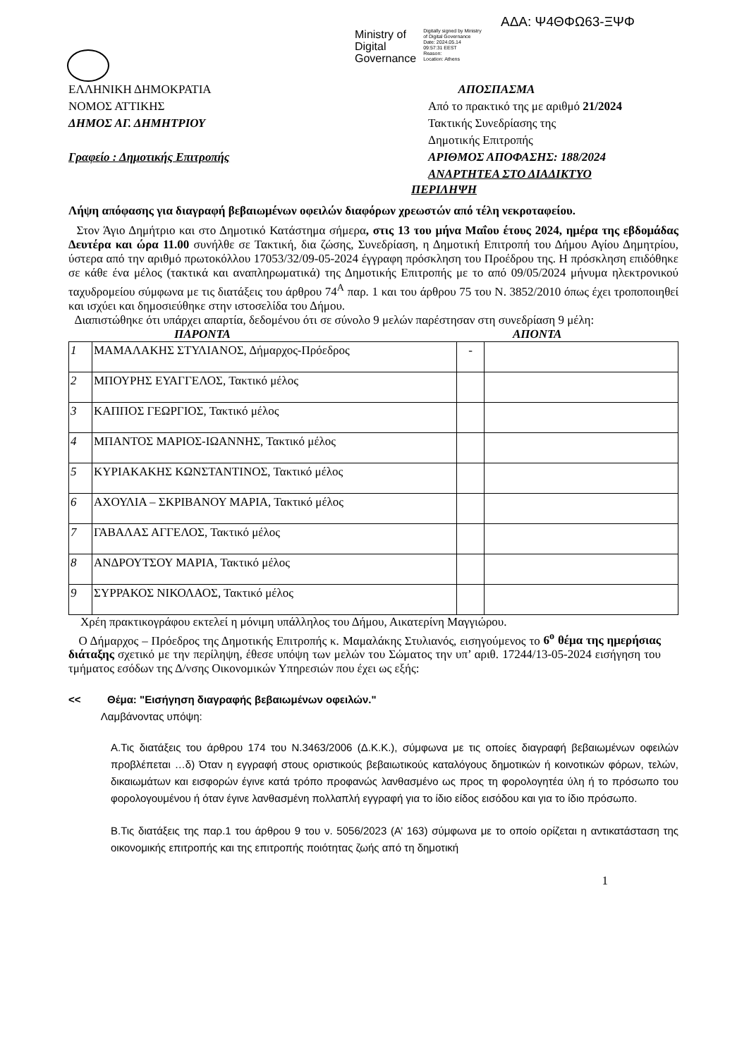ΑΔΑ: Ψ4ΘΦΩ63-ΞΨΦ
Ministry of
Digital
Governance
Digitally signed by Ministry
of Digital Governance
Date: 2024.05.14
09:57:31 EEST
Reason:
Location: Athens
ΕΛΛΗΝΙΚΗ ΔΗΜΟΚΡΑΤΙΑ
ΝΟΜΟΣ ΑΤΤΙΚΗΣ
ΔΗΜΟΣ ΑΓ. ΔΗΜΗΤΡΙΟΥ
Γραφείο : Δημοτικής Επιτροπής
ΑΠΟΣΠΑΣΜΑ
Από το πρακτικό της με αριθμό 21/2024
Τακτικής Συνεδρίασης της
Δημοτικής Επιτροπής
ΑΡΙΘΜΟΣ ΑΠΟΦΑΣΗΣ: 188/2024
ΑΝΑΡΤΗΤΕΑ ΣΤΟ ΔΙΑΔΙΚΤΥΟ
ΠΕΡΙΛΗΨΗ
Λήψη απόφασης για διαγραφή βεβαιωμένων οφειλών διαφόρων χρεωστών από τέλη νεκροταφείου.
Στον Άγιο Δημήτριο και στο Δημοτικό Κατάστημα σήμερα, στις 13 του μήνα Μαΐου έτους 2024, ημέρα της εβδομάδας Δευτέρα και ώρα 11.00 συνήλθε σε Τακτική, δια ζώσης, Συνεδρίαση, η Δημοτική Επιτροπή του Δήμου Αγίου Δημητρίου, ύστερα από την αριθμό πρωτοκόλλου 17053/32/09-05-2024 έγγραφη πρόσκληση του Προέδρου της. Η πρόσκληση επιδόθηκε σε κάθε ένα μέλος (τακτικά και αναπληρωματικά) της Δημοτικής Επιτροπής με το από 09/05/2024 μήνυμα ηλεκτρονικού ταχυδρομείου σύμφωνα με τις διατάξεις του άρθρου 74<sup>Α</sup> παρ. 1 και του άρθρου 75 του Ν. 3852/2010 όπως έχει τροποποιηθεί και ισχύει και δημοσιεύθηκε στην ιστοσελίδα του Δήμου.
Διαπιστώθηκε ότι υπάρχει απαρτία, δεδομένου ότι σε σύνολο 9 μελών παρέστησαν στη συνεδρίαση 9 μέλη:
ΠΑΡΟΝΤΑ ΑΠΟΝΤΑ
| 1 | ΜΑΜΑΛΑΚΗΣ ΣΤΥΛΙΑΝΟΣ, Δήμαρχος-Πρόεδρος | - | |
| 2 | ΜΠΟΥΡΗΣ ΕΥΑΓΓΕΛΟΣ, Τακτικό μέλος | | |
| 3 | ΚΑΠΠΟΣ ΓΕΩΡΓΙΟΣ, Τακτικό μέλος | | |
| 4 | ΜΠΑΝΤΟΣ ΜΑΡΙΟΣ-ΙΩΑΝΝΗΣ, Τακτικό μέλος | | |
| 5 | ΚΥΡΙΑΚΑΚΗΣ ΚΩΝΣΤΑΝΤΙΝΟΣ, Τακτικό μέλος | | |
| 6 | ΑΧΟΥΛΙΑ – ΣΚΡΙΒΑΝΟΥ ΜΑΡΙΑ, Τακτικό μέλος | | |
| 7 | ΓΑΒΑΛΑΣ ΑΓΓΕΛΟΣ, Τακτικό μέλος | | |
| 8 | ΑΝΔΡΟΥΤΣΟΥ ΜΑΡΙΑ, Τακτικό μέλος | | |
| 9 | ΣΥΡΡΑΚΟΣ ΝΙΚΟΛΑΟΣ, Τακτικό μέλος | | |
Χρέη πρακτικογράφου εκτελεί η μόνιμη υπάλληλος του Δήμου, Αικατερίνη Μαγγιώρου.
Ο Δήμαρχος – Πρόεδρος της Δημοτικής Επιτροπής κ. Μαμαλάκης Στυλιανός, εισηγούμενος το 6<sup>ο</sup> θέμα της ημερήσιας διάταξης σχετικό με την περίληψη, έθεσε υπόψη των μελών του Σώματος την υπ’ αριθ. 17244/13-05-2024 εισήγηση του τμήματος εσόδων της Δ/νσης Οικονομικών Υπηρεσιών που έχει ως εξής:
<< Θέμα: "Εισήγηση διαγραφής βεβαιωμένων οφειλών."
Λαμβάνοντας υπόψη:
Α.Τις διατάξεις του άρθρου 174 του Ν.3463/2006 (Δ.Κ.Κ.), σύμφωνα με τις οποίες διαγραφή βεβαιωμένων οφειλών προβλέπεται …δ) Όταν η εγγραφή στους οριστικούς βεβαιωτικούς καταλόγους δημοτικών ή κοινοτικών φόρων, τελών, δικαιωμάτων και εισφορών έγινε κατά τρόπο προφανώς λανθασμένο ως προς τη φορολογητέα ύλη ή το πρόσωπο του φορολογουμένου ή όταν έγινε λανθασμένη πολλαπλή εγγραφή για το ίδιο είδος εισόδου και για το ίδιο πρόσωπο.
Β.Τις διατάξεις της παρ.1 του άρθρου 9 του ν. 5056/2023 (Α’ 163) σύμφωνα με το οποίο ορίζεται η αντικατάσταση της οικονομικής επιτροπής και της επιτροπής ποιότητας ζωής από τη δημοτική
1